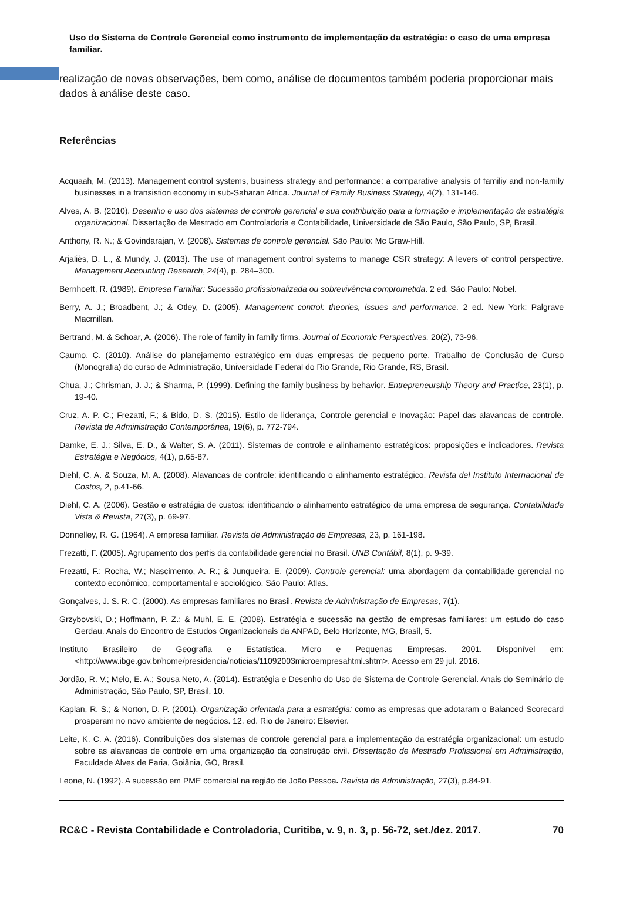Uso do Sistema de Controle Gerencial como instrumento de implementação da estratégia: o caso de uma empresa familiar.
realização de novas observações, bem como, análise de documentos também poderia proporcionar mais dados à análise deste caso.
Referências
Acquaah, M. (2013). Management control systems, business strategy and performance: a comparative analysis of familiy and non-family businesses in a transistion economy in sub-Saharan Africa. Journal of Family Business Strategy, 4(2), 131-146.
Alves, A. B. (2010). Desenho e uso dos sistemas de controle gerencial e sua contribuição para a formação e implementação da estratégia organizacional. Dissertação de Mestrado em Controladoria e Contabilidade, Universidade de São Paulo, São Paulo, SP, Brasil.
Anthony, R. N.; & Govindarajan, V. (2008). Sistemas de controle gerencial. São Paulo: Mc Graw-Hill.
Arjaliès, D. L., & Mundy, J. (2013). The use of management control systems to manage CSR strategy: A levers of control perspective. Management Accounting Research, 24(4), p. 284–300.
Bernhoeft, R. (1989). Empresa Familiar: Sucessão profissionalizada ou sobrevivência comprometida. 2 ed. São Paulo: Nobel.
Berry, A. J.; Broadbent, J.; & Otley, D. (2005). Management control: theories, issues and performance. 2 ed. New York: Palgrave Macmillan.
Bertrand, M. & Schoar, A. (2006). The role of family in family firms. Journal of Economic Perspectives. 20(2), 73-96.
Caumo, C. (2010). Análise do planejamento estratégico em duas empresas de pequeno porte. Trabalho de Conclusão de Curso (Monografia) do curso de Administração, Universidade Federal do Rio Grande, Rio Grande, RS, Brasil.
Chua, J.; Chrisman, J. J.; & Sharma, P. (1999). Defining the family business by behavior. Entrepreneurship Theory and Practice, 23(1), p. 19-40.
Cruz, A. P. C.; Frezatti, F.; & Bido, D. S. (2015). Estilo de liderança, Controle gerencial e Inovação: Papel das alavancas de controle. Revista de Administração Contemporânea, 19(6), p. 772-794.
Damke, E. J.; Silva, E. D., & Walter, S. A. (2011). Sistemas de controle e alinhamento estratégicos: proposições e indicadores. Revista Estratégia e Negócios, 4(1), p.65-87.
Diehl, C. A. & Souza, M. A. (2008). Alavancas de controle: identificando o alinhamento estratégico. Revista del Instituto Internacional de Costos, 2, p.41-66.
Diehl, C. A. (2006). Gestão e estratégia de custos: identificando o alinhamento estratégico de uma empresa de segurança. Contabilidade Vista & Revista, 27(3), p. 69-97.
Donnelley, R. G. (1964). A empresa familiar. Revista de Administração de Empresas, 23, p. 161-198.
Frezatti, F. (2005). Agrupamento dos perfis da contabilidade gerencial no Brasil. UNB Contábil, 8(1), p. 9-39.
Frezatti, F.; Rocha, W.; Nascimento, A. R.; & Junqueira, E. (2009). Controle gerencial: uma abordagem da contabilidade gerencial no contexto econômico, comportamental e sociológico. São Paulo: Atlas.
Gonçalves, J. S. R. C. (2000). As empresas familiares no Brasil. Revista de Administração de Empresas, 7(1).
Grzybovski, D.; Hoffmann, P. Z.; & Muhl, E. E. (2008). Estratégia e sucessão na gestão de empresas familiares: um estudo do caso Gerdau. Anais do Encontro de Estudos Organizacionais da ANPAD, Belo Horizonte, MG, Brasil, 5.
Instituto Brasileiro de Geografia e Estatística. Micro e Pequenas Empresas. 2001. Disponível em: <http://www.ibge.gov.br/home/presidencia/noticias/11092003microempresahtml.shtm>. Acesso em 29 jul. 2016.
Jordão, R. V.; Melo, E. A.; Sousa Neto, A. (2014). Estratégia e Desenho do Uso de Sistema de Controle Gerencial. Anais do Seminário de Administração, São Paulo, SP, Brasil, 10.
Kaplan, R. S.; & Norton, D. P. (2001). Organização orientada para a estratégia: como as empresas que adotaram o Balanced Scorecard prosperam no novo ambiente de negócios. 12. ed. Rio de Janeiro: Elsevier.
Leite, K. C. A. (2016). Contribuições dos sistemas de controle gerencial para a implementação da estratégia organizacional: um estudo sobre as alavancas de controle em uma organização da construção civil. Dissertação de Mestrado Profissional em Administração, Faculdade Alves de Faria, Goiânia, GO, Brasil.
Leone, N. (1992). A sucessão em PME comercial na região de João Pessoa. Revista de Administração, 27(3), p.84-91.
RC&C - Revista Contabilidade e Controladoria, Curitiba, v. 9, n. 3, p. 56-72, set./dez. 2017. 70